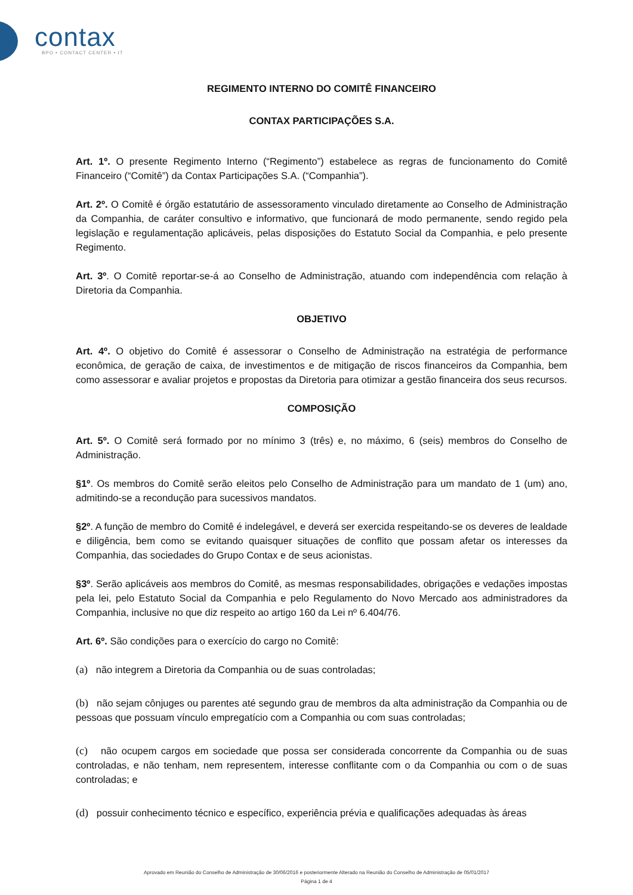contax
BPO • CONTACT CENTER • IT
REGIMENTO INTERNO DO COMITÊ FINANCEIRO
CONTAX PARTICIPAÇÕES S.A.
Art. 1º. O presente Regimento Interno (“Regimento”) estabelece as regras de funcionamento do Comitê Financeiro (“Comitê”) da Contax Participações S.A. (“Companhia”).
Art. 2º. O Comitê é órgão estatutário de assessoramento vinculado diretamente ao Conselho de Administração da Companhia, de caráter consultivo e informativo, que funcionará de modo permanente, sendo regido pela legislação e regulamentação aplicáveis, pelas disposições do Estatuto Social da Companhia, e pelo presente Regimento.
Art. 3º. O Comitê reportar-se-á ao Conselho de Administração, atuando com independência com relação à Diretoria da Companhia.
OBJETIVO
Art. 4º. O objetivo do Comitê é assessorar o Conselho de Administração na estratégia de performance econômica, de geração de caixa, de investimentos e de mitigação de riscos financeiros da Companhia, bem como assessorar e avaliar projetos e propostas da Diretoria para otimizar a gestão financeira dos seus recursos.
COMPOSIÇÃO
Art. 5º. O Comitê será formado por no mínimo 3 (três) e, no máximo, 6 (seis) membros do Conselho de Administração.
§1º. Os membros do Comitê serão eleitos pelo Conselho de Administração para um mandato de 1 (um) ano, admitindo-se a recondução para sucessivos mandatos.
§2º. A função de membro do Comitê é indelegável, e deverá ser exercida respeitando-se os deveres de lealdade e diligência, bem como se evitando quaisquer situações de conflito que possam afetar os interesses da Companhia, das sociedades do Grupo Contax e de seus acionistas.
§3º. Serão aplicáveis aos membros do Comitê, as mesmas responsabilidades, obrigações e vedações impostas pela lei, pelo Estatuto Social da Companhia e pelo Regulamento do Novo Mercado aos administradores da Companhia, inclusive no que diz respeito ao artigo 160 da Lei nº 6.404/76.
Art. 6º. São condições para o exercício do cargo no Comitê:
(a) não integrem a Diretoria da Companhia ou de suas controladas;
(b) não sejam cônjuges ou parentes até segundo grau de membros da alta administração da Companhia ou de pessoas que possuam vínculo empregatício com a Companhia ou com suas controladas;
(c) não ocupem cargos em sociedade que possa ser considerada concorrente da Companhia ou de suas controladas, e não tenham, nem representem, interesse conflitante com o da Companhia ou com o de suas controladas; e
(d) possuir conhecimento técnico e específico, experiência prévia e qualificações adequadas às áreas
Aprovado em Reunião do Conselho de Administração de 30/06/2016 e posteriormente Alterado na Reunião do Conselho de Administração de 05/01/2017
Página 1 de 4